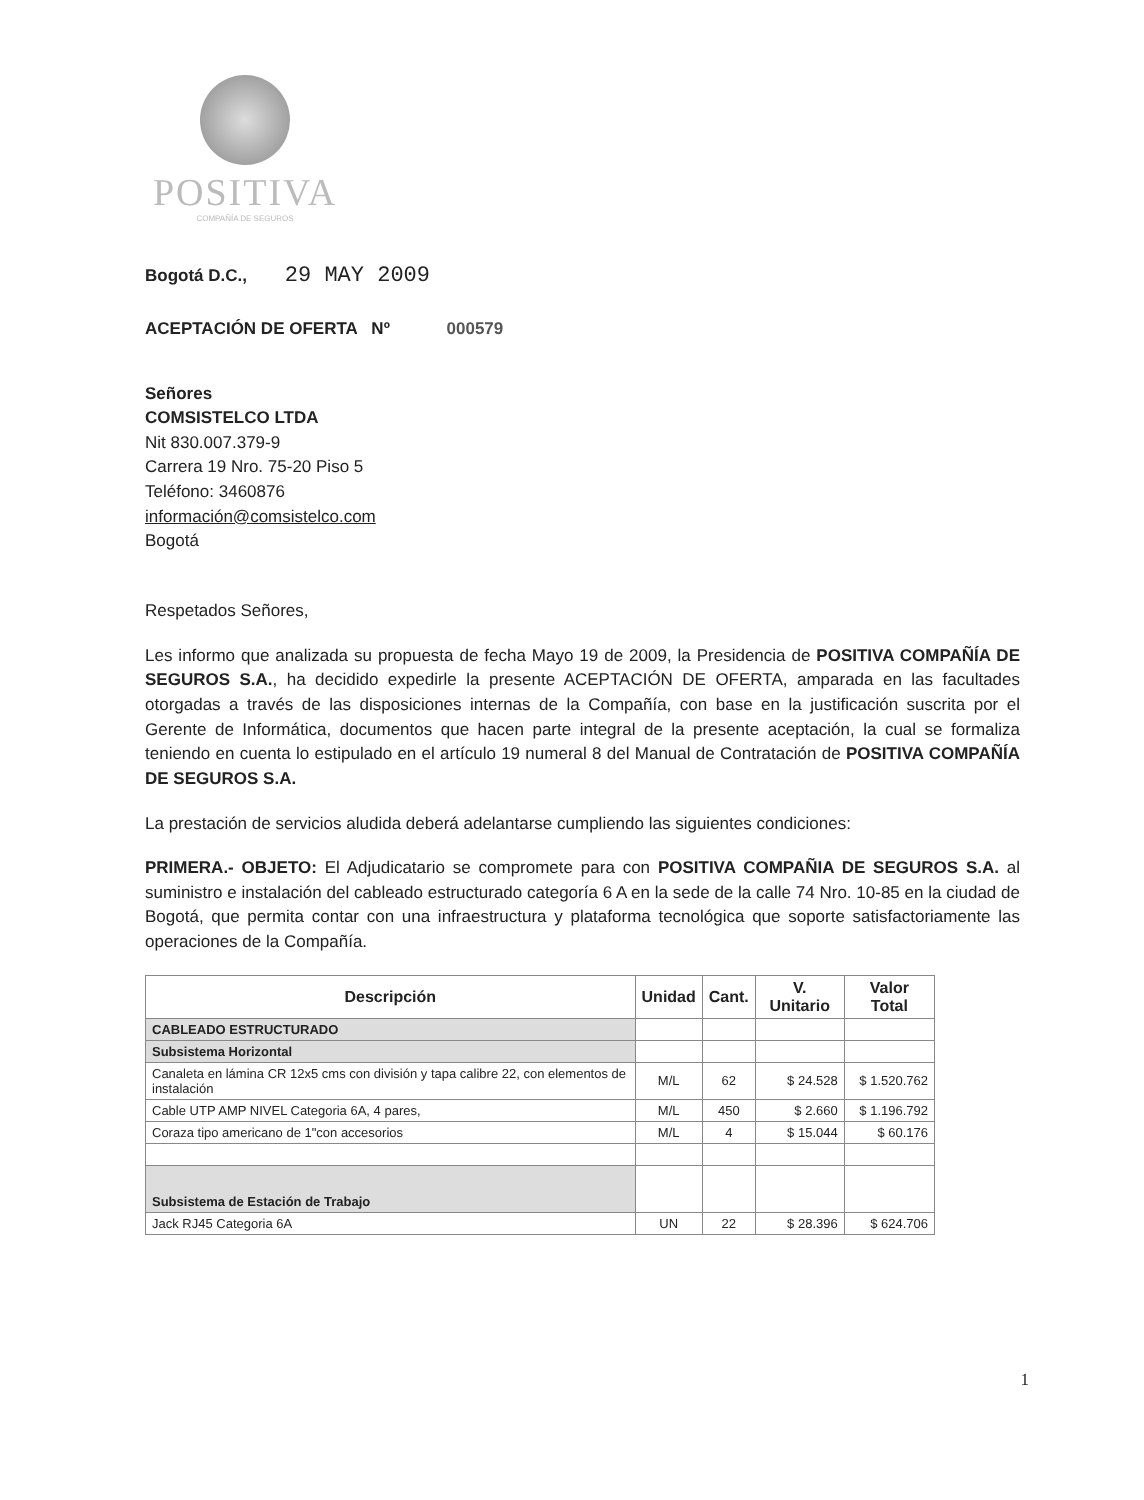POSITIVA
COMPAÑÍA DE SEGUROS
Bogotá D.C., 29 MAY 2009
ACEPTACIÓN DE OFERTA Nº 000579
Señores
COMSISTELCO LTDA
Nit 830.007.379-9
Carrera 19 Nro. 75-20 Piso 5
Teléfono: 3460876
información@comsistelco.com
Bogotá
Respetados Señores,
Les informo que analizada su propuesta de fecha Mayo 19 de 2009, la Presidencia de POSITIVA COMPAÑÍA DE SEGUROS S.A., ha decidido expedirle la presente ACEPTACIÓN DE OFERTA, amparada en las facultades otorgadas a través de las disposiciones internas de la Compañía, con base en la justificación suscrita por el Gerente de Informática, documentos que hacen parte integral de la presente aceptación, la cual se formaliza teniendo en cuenta lo estipulado en el artículo 19 numeral 8 del Manual de Contratación de POSITIVA COMPAÑÍA DE SEGUROS S.A.
La prestación de servicios aludida deberá adelantarse cumpliendo las siguientes condiciones:
PRIMERA.- OBJETO: El Adjudicatario se compromete para con POSITIVA COMPAÑIA DE SEGUROS S.A. al suministro e instalación del cableado estructurado categoría 6 A en la sede de la calle 74 Nro. 10-85 en la ciudad de Bogotá, que permita contar con una infraestructura y plataforma tecnológica que soporte satisfactoriamente las operaciones de la Compañía.
| Descripción | Unidad | Cant. | V. Unitario | Valor Total |
| --- | --- | --- | --- | --- |
| CABLEADO ESTRUCTURADO | | | | |
| Subsistema Horizontal | | | | |
| Canaleta en lámina CR 12x5 cms con división y tapa calibre 22, con elementos de instalación | M/L | 62 | $ 24.528 | $ 1.520.762 |
| Cable UTP AMP NIVEL Categoria 6A, 4 pares, | M/L | 450 | $ 2.660 | $ 1.196.792 |
| Coraza tipo americano de 1"con accesorios | M/L | 4 | $ 15.044 | $ 60.176 |
| Subsistema de Estación de Trabajo | | | | |
| Jack RJ45 Categoria 6A | UN | 22 | $ 28.396 | $ 624.706 |
1